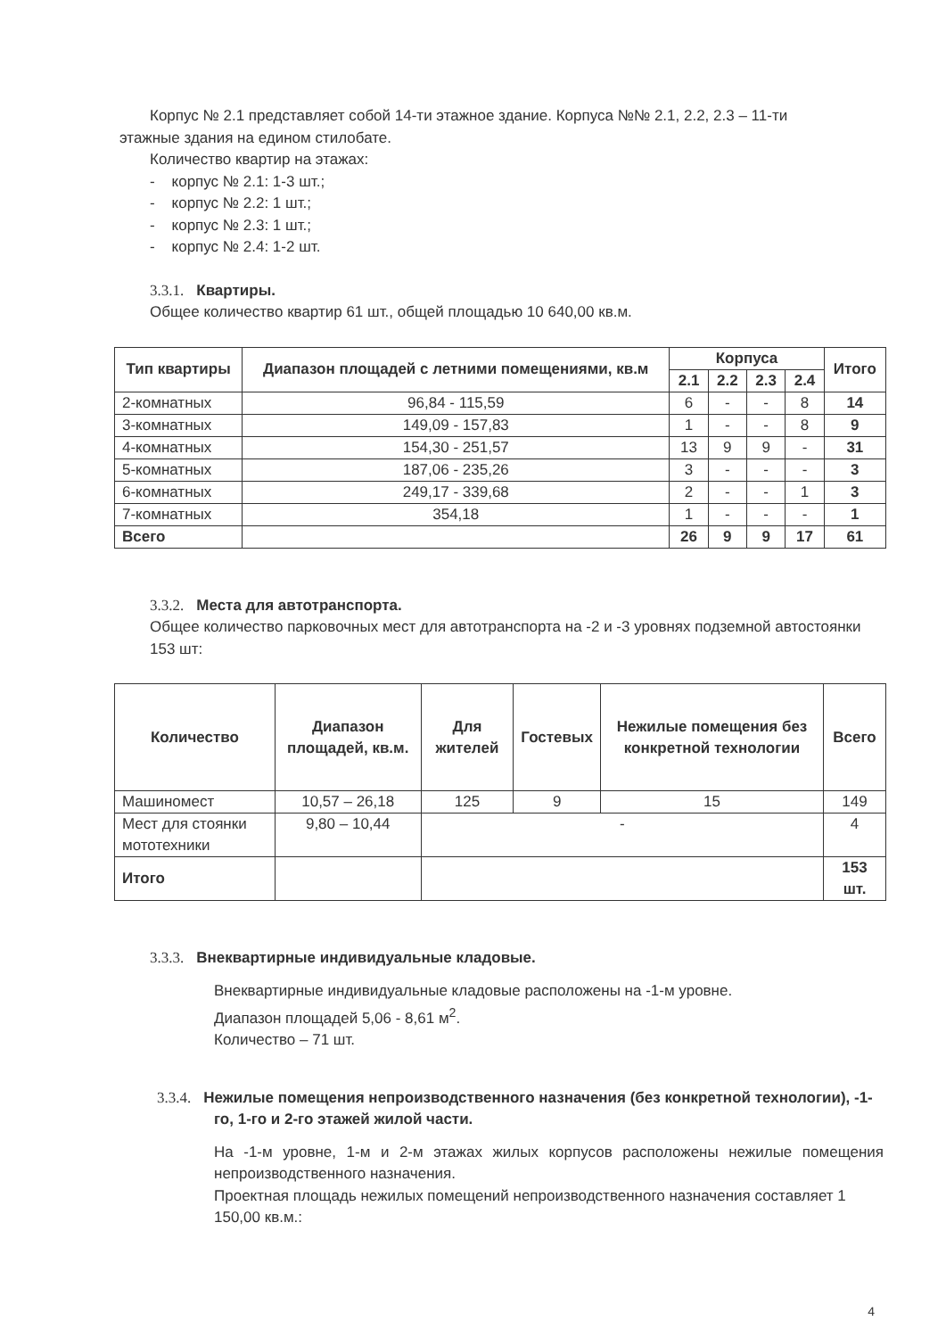Корпус № 2.1 представляет собой 14-ти этажное здание. Корпуса №№ 2.1, 2.2, 2.3 – 11-ти
этажные здания на едином стилобате.
Количество квартир на этажах:
- корпус № 2.1: 1-3 шт.;
- корпус № 2.2: 1 шт.;
- корпус № 2.3: 1 шт.;
- корпус № 2.4: 1-2 шт.
3.3.1. Квартиры.
Общее количество квартир 61 шт., общей площадью 10 640,00 кв.м.
| Тип квартиры | Диапазон площадей с летними помещениями, кв.м | Корпуса | | | | Итого |
| --- | --- | --- | --- | --- | --- | --- |
| | | 2.1 | 2.2 | 2.3 | 2.4 | |
| 2-комнатных | 96,84 - 115,59 | 6 | - | - | 8 | 14 |
| 3-комнатных | 149,09 - 157,83 | 1 | - | - | 8 | 9 |
| 4-комнатных | 154,30 - 251,57 | 13 | 9 | 9 | - | 31 |
| 5-комнатных | 187,06 - 235,26 | 3 | - | - | - | 3 |
| 6-комнатных | 249,17 - 339,68 | 2 | - | - | 1 | 3 |
| 7-комнатных | 354,18 | 1 | - | - | - | 1 |
| Всего | | 26 | 9 | 9 | 17 | 61 |
3.3.2. Места для автотранспорта.
Общее количество парковочных мест для автотранспорта на -2 и -3 уровнях подземной автостоянки
153 шт:
| Количество | Диапазон площадей, кв.м. | Для жителей | Гостевых | Нежилые помещения без конкретной технологии | Всего |
| --- | --- | --- | --- | --- | --- |
| Машиномест | 10,57 – 26,18 | 125 | 9 | 15 | 149 |
| Мест для стоянки мототехники | 9,80 – 10,44 | - | | | 4 |
| Итого | | | | | 153 шт. |
3.3.3. Внеквартирные индивидуальные кладовые.
Внеквартирные индивидуальные кладовые расположены на -1-м уровне.
Диапазон площадей 5,06 - 8,61 м<sup>2</sup>.
Количество – 71 шт.
3.3.4. Нежилые помещения непроизводственного назначения (без конкретной технологии), -1-го, 1-го и 2-го этажей жилой части.
На -1-м уровне, 1-м и 2-м этажах жилых корпусов расположены нежилые помещения непроизводственного назначения.
Проектная площадь нежилых помещений непроизводственного назначения составляет 1 150,00 кв.м.:
4